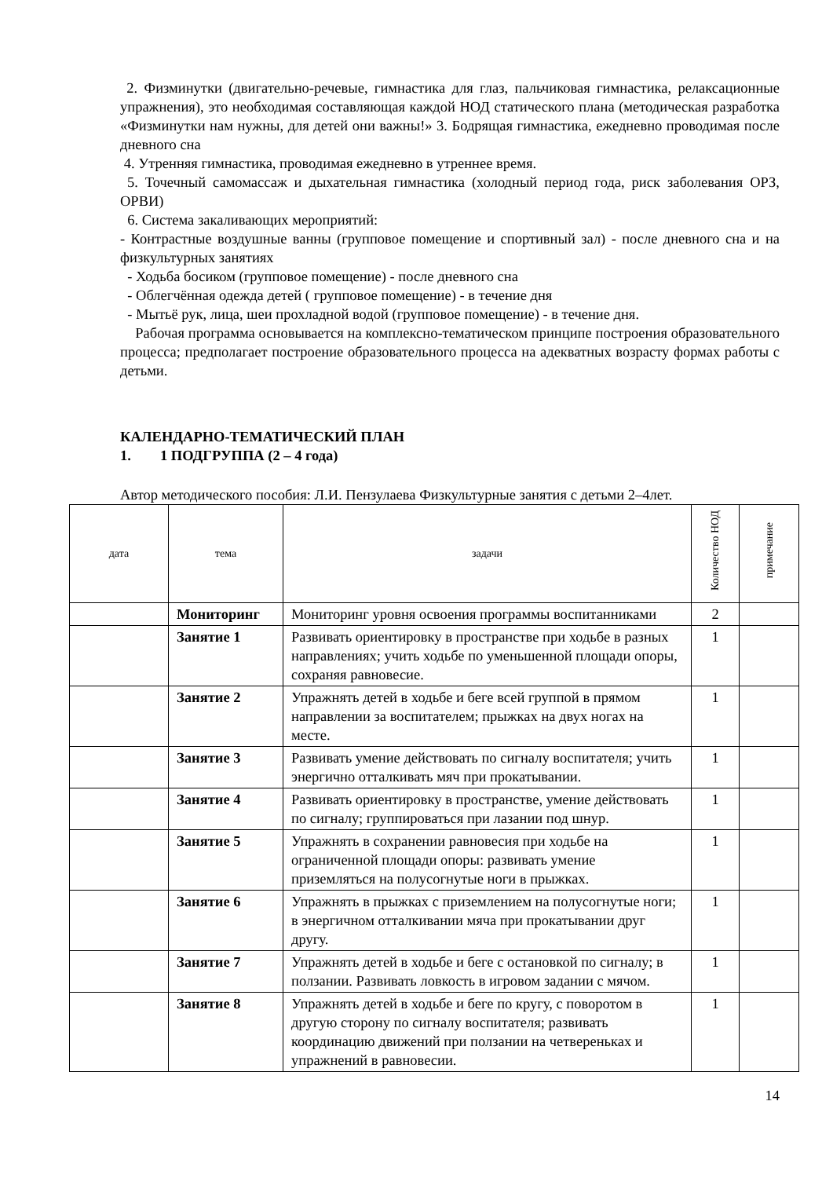2. Физминутки (двигательно-речевые, гимнастика для глаз, пальчиковая гимнастика, релаксационные упражнения), это необходимая составляющая каждой НОД статического плана (методическая разработка «Физминутки нам нужны, для детей они важны!» 3. Бодрящая гимнастика, ежедневно проводимая после дневного сна
4. Утренняя гимнастика, проводимая ежедневно в утреннее время.
5. Точечный самомассаж и дыхательная гимнастика (холодный период года, риск заболевания ОРЗ, ОРВИ)
6. Система закаливающих мероприятий:
- Контрастные воздушные ванны (групповое помещение и спортивный зал) - после дневного сна и на физкультурных занятиях
- Ходьба босиком (групповое помещение) - после дневного сна
- Облегчённая одежда детей ( групповое помещение) - в течение дня
- Мытьё рук, лица, шеи прохладной водой (групповое помещение) - в течение дня.
Рабочая программа основывается на комплексно-тематическом принципе построения образовательного процесса; предполагает построение образовательного процесса на адекватных возрасту формах работы с детьми.
КАЛЕНДАРНО-ТЕМАТИЧЕСКИЙ ПЛАН
1. 1 ПОДГРУППА (2 – 4 года)
Автор методического пособия: Л.И. Пензулаева Физкультурные занятия с детьми 2–4лет.
| дата | тема | задачи | Количество НОД | примечание |
| --- | --- | --- | --- | --- |
| | Мониторинг | Мониторинг уровня освоения программы воспитанниками | 2 | |
| | Занятие 1 | Развивать ориентировку в пространстве при ходьбе в разных направлениях; учить ходьбе по уменьшенной площади опоры, сохраняя равновесие. | 1 | |
| | Занятие 2 | Упражнять детей в ходьбе и беге всей группой в прямом направлении за воспитателем; прыжках на двух ногах на месте. | 1 | |
| | Занятие 3 | Развивать умение действовать по сигналу воспитателя; учить энергично отталкивать мяч при прокатывании. | 1 | |
| | Занятие 4 | Развивать ориентировку в пространстве, умение действовать по сигналу; группироваться при лазании под шнур. | 1 | |
| | Занятие 5 | Упражнять в сохранении равновесия при ходьбе на ограниченной площади опоры: развивать умение приземляться на полусогнутые ноги в прыжках. | 1 | |
| | Занятие 6 | Упражнять в прыжках с приземлением на полусогнутые ноги; в энергичном отталкивании мяча при прокатывании друг другу. | 1 | |
| | Занятие 7 | Упражнять детей в ходьбе и беге с остановкой по сигналу; в ползании. Развивать ловкость в игровом задании с мячом. | 1 | |
| | Занятие 8 | Упражнять детей в ходьбе и беге по кругу, с поворотом в другую сторону по сигналу воспитателя; развивать координацию движений при ползании на четвереньках и упражнений в равновесии. | 1 | |
14